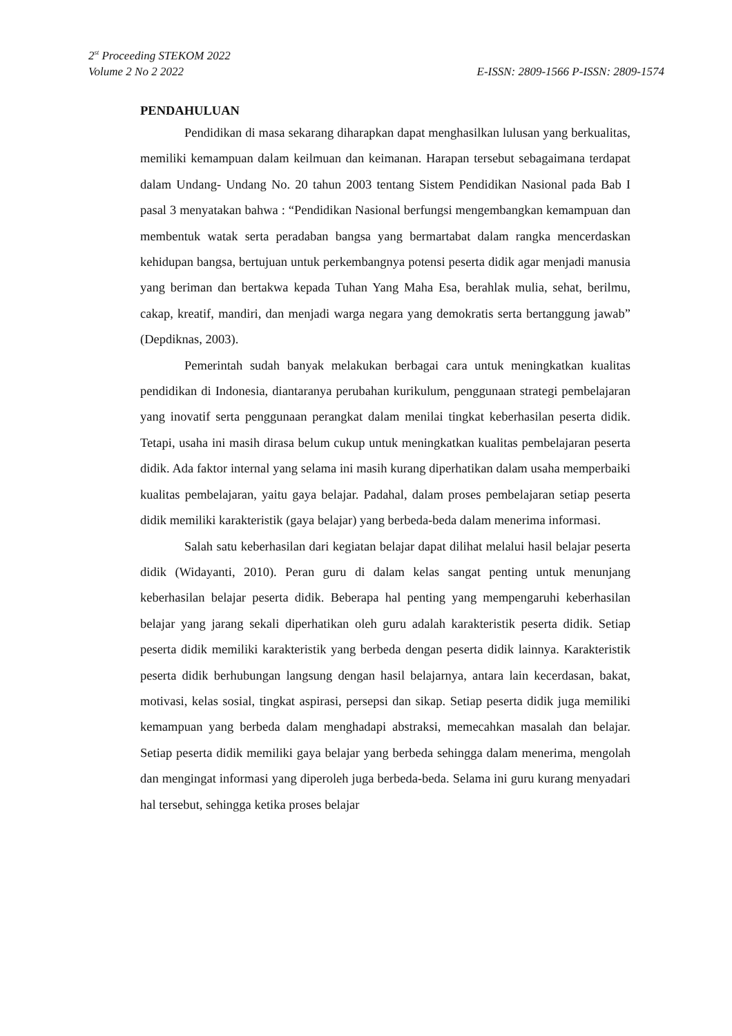2<sup>st</sup> Proceeding STEKOM 2022
Volume 2 No 2 2022 E-ISSN: 2809-1566 P-ISSN: 2809-1574
PENDAHULUAN
Pendidikan di masa sekarang diharapkan dapat menghasilkan lulusan yang berkualitas, memiliki kemampuan dalam keilmuan dan keimanan. Harapan tersebut sebagaimana terdapat dalam Undang- Undang No. 20 tahun 2003 tentang Sistem Pendidikan Nasional pada Bab I pasal 3 menyatakan bahwa : “Pendidikan Nasional berfungsi mengembangkan kemampuan dan membentuk watak serta peradaban bangsa yang bermartabat dalam rangka mencerdaskan kehidupan bangsa, bertujuan untuk perkembangnya potensi peserta didik agar menjadi manusia yang beriman dan bertakwa kepada Tuhan Yang Maha Esa, berahlak mulia, sehat, berilmu, cakap, kreatif, mandiri, dan menjadi warga negara yang demokratis serta bertanggung jawab” (Depdiknas, 2003).
Pemerintah sudah banyak melakukan berbagai cara untuk meningkatkan kualitas pendidikan di Indonesia, diantaranya perubahan kurikulum, penggunaan strategi pembelajaran yang inovatif serta penggunaan perangkat dalam menilai tingkat keberhasilan peserta didik. Tetapi, usaha ini masih dirasa belum cukup untuk meningkatkan kualitas pembelajaran peserta didik. Ada faktor internal yang selama ini masih kurang diperhatikan dalam usaha memperbaiki kualitas pembelajaran, yaitu gaya belajar. Padahal, dalam proses pembelajaran setiap peserta didik memiliki karakteristik (gaya belajar) yang berbeda-beda dalam menerima informasi.
Salah satu keberhasilan dari kegiatan belajar dapat dilihat melalui hasil belajar peserta didik (Widayanti, 2010). Peran guru di dalam kelas sangat penting untuk menunjang keberhasilan belajar peserta didik. Beberapa hal penting yang mempengaruhi keberhasilan belajar yang jarang sekali diperhatikan oleh guru adalah karakteristik peserta didik. Setiap peserta didik memiliki karakteristik yang berbeda dengan peserta didik lainnya. Karakteristik peserta didik berhubungan langsung dengan hasil belajarnya, antara lain kecerdasan, bakat, motivasi, kelas sosial, tingkat aspirasi, persepsi dan sikap. Setiap peserta didik juga memiliki kemampuan yang berbeda dalam menghadapi abstraksi, memecahkan masalah dan belajar. Setiap peserta didik memiliki gaya belajar yang berbeda sehingga dalam menerima, mengolah dan mengingat informasi yang diperoleh juga berbeda-beda. Selama ini guru kurang menyadari hal tersebut, sehingga ketika proses belajar